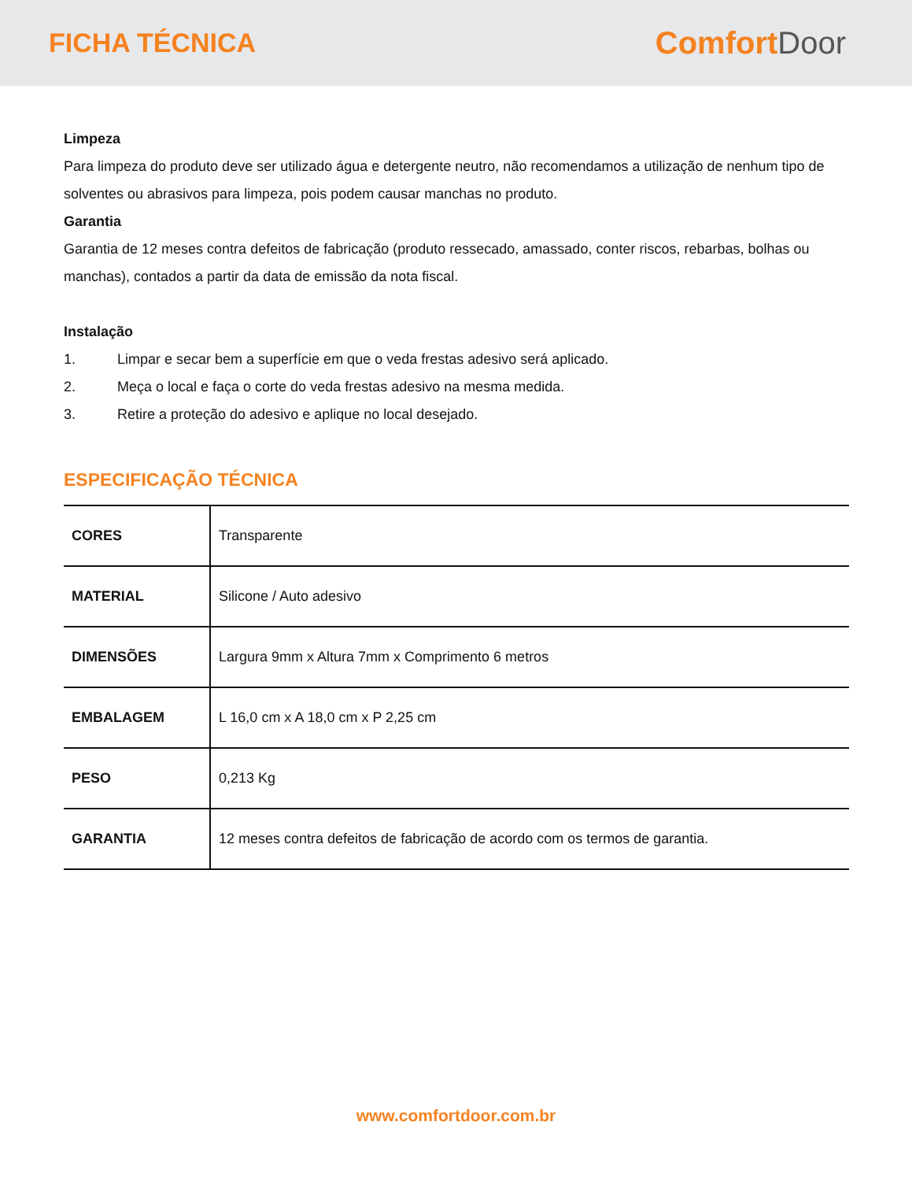FICHA TÉCNICA
ComfortDoor
Limpeza
Para limpeza do produto deve ser utilizado água e detergente neutro, não recomendamos a utilização de nenhum tipo de solventes ou abrasivos para limpeza, pois podem causar manchas no produto.
Garantia
Garantia de 12 meses contra defeitos de fabricação (produto ressecado, amassado, conter riscos, rebarbas, bolhas ou manchas), contados a partir da data de emissão da nota fiscal.
Instalação
1. Limpar e secar bem a superfície em que o veda frestas adesivo será aplicado.
2. Meça o local e faça o corte do veda frestas adesivo na mesma medida.
3. Retire a proteção do adesivo e aplique no local desejado.
ESPECIFICAÇÃO TÉCNICA
| CORES | Transparente |
| MATERIAL | Silicone / Auto adesivo |
| DIMENSÕES | Largura 9mm x Altura 7mm x Comprimento 6 metros |
| EMBALAGEM | L 16,0 cm x A 18,0 cm x P 2,25 cm |
| PESO | 0,213 Kg |
| GARANTIA | 12 meses contra defeitos de fabricação de acordo com os termos de garantia. |
www.comfortdoor.com.br